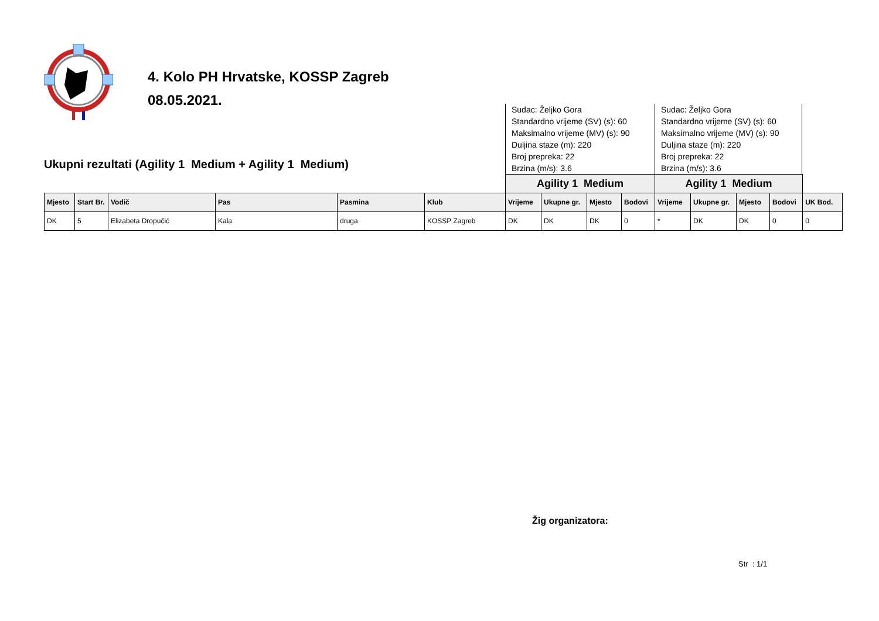4. Kolo PH Hrvatske, KOSSP Zagreb
08.05.2021.
Ukupni rezultati (Agility 1 Medium + Agility 1 Medium)
Sudac: Željko Gora
Standardno vrijeme (SV) (s): 60
Maksimalno vrijeme (MV) (s): 90
Duljina staze (m): 220
Broj prepreka: 22
Brzina (m/s): 3.6
Sudac: Željko Gora
Standardno vrijeme (SV) (s): 60
Maksimalno vrijeme (MV) (s): 90
Duljina staze (m): 220
Broj prepreka: 22
Brzina (m/s): 3.6
| | | | | | | Agility 1 Medium | | | | Agility 1 Medium | | | | |
| Mjesto | Start Br. | Vodič | Pas | Pasmina | Klub | Vrijeme | Ukupne gr. | Mjesto | Bodovi | Vrijeme | Ukupne gr. | Mjesto | Bodovi | UK Bod. |
| DK | 5 | Elizabeta Dropučić | Kala | druga | KOSSP Zagreb | DK | DK | DK | 0 | * | DK | DK | 0 | 0 |
Žig organizatora:
Str : 1/1